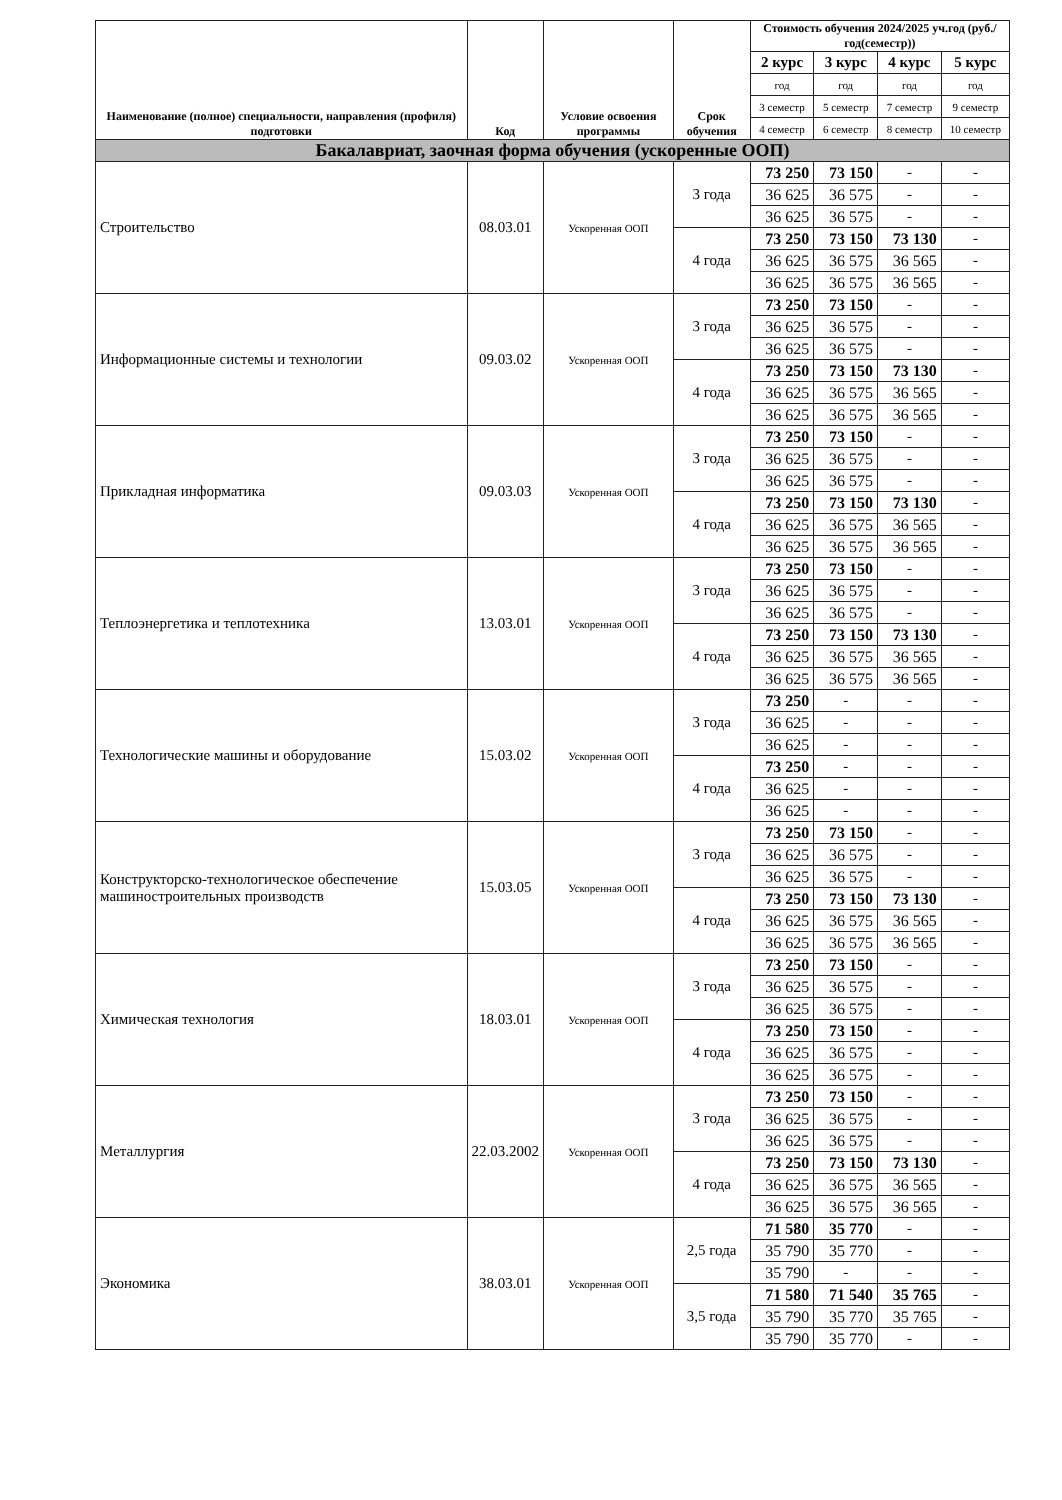| Наименование (полное) специальности, направления (профиля) подготовки | Код | Условие освоения программы | Срок обучения | Стоимость обучения 2024/2025 уч.год (руб./год(семестр)) | | | |
| --- | --- | --- | --- | --- | --- | --- | --- |
| | | | | 2 курс | 3 курс | 4 курс | 5 курс |
| | | | | год | год | год | год |
| | | | | 3 семестр | 5 семестр | 7 семестр | 9 семестр |
| | | | | 4 семестр | 6 семестр | 8 семестр | 10 семестр |
| Бакалавриат, заочная форма обучения (ускоренные ООП) | | | | | | | |
| Строительство | 08.03.01 | Ускоренная ООП | 3 года | 73 250 | 73 150 | - | - |
| | | | | 36 625 | 36 575 | - | - |
| | | | | 36 625 | 36 575 | - | - |
| | | | 4 года | 73 250 | 73 150 | 73 130 | - |
| | | | | 36 625 | 36 575 | 36 565 | - |
| | | | | 36 625 | 36 575 | 36 565 | - |
| Информационные системы и технологии | 09.03.02 | Ускоренная ООП | 3 года | 73 250 | 73 150 | - | - |
| | | | | 36 625 | 36 575 | - | - |
| | | | | 36 625 | 36 575 | - | - |
| | | | 4 года | 73 250 | 73 150 | 73 130 | - |
| | | | | 36 625 | 36 575 | 36 565 | - |
| | | | | 36 625 | 36 575 | 36 565 | - |
| Прикладная информатика | 09.03.03 | Ускоренная ООП | 3 года | 73 250 | 73 150 | - | - |
| | | | | 36 625 | 36 575 | - | - |
| | | | | 36 625 | 36 575 | - | - |
| | | | 4 года | 73 250 | 73 150 | 73 130 | - |
| | | | | 36 625 | 36 575 | 36 565 | - |
| | | | | 36 625 | 36 575 | 36 565 | - |
| Теплоэнергетика и теплотехника | 13.03.01 | Ускоренная ООП | 3 года | 73 250 | 73 150 | - | - |
| | | | | 36 625 | 36 575 | - | - |
| | | | | 36 625 | 36 575 | - | - |
| | | | 4 года | 73 250 | 73 150 | 73 130 | - |
| | | | | 36 625 | 36 575 | 36 565 | - |
| | | | | 36 625 | 36 575 | 36 565 | - |
| Технологические машины и оборудование | 15.03.02 | Ускоренная ООП | 3 года | 73 250 | - | - | - |
| | | | | 36 625 | - | - | - |
| | | | | 36 625 | - | - | - |
| | | | 4 года | 73 250 | - | - | - |
| | | | | 36 625 | - | - | - |
| | | | | 36 625 | - | - | - |
| Конструкторско-технологическое обеспечение машиностроительных производств | 15.03.05 | Ускоренная ООП | 3 года | 73 250 | 73 150 | - | - |
| | | | | 36 625 | 36 575 | - | - |
| | | | | 36 625 | 36 575 | - | - |
| | | | 4 года | 73 250 | 73 150 | 73 130 | - |
| | | | | 36 625 | 36 575 | 36 565 | - |
| | | | | 36 625 | 36 575 | 36 565 | - |
| Химическая технология | 18.03.01 | Ускоренная ООП | 3 года | 73 250 | 73 150 | - | - |
| | | | | 36 625 | 36 575 | - | - |
| | | | | 36 625 | 36 575 | - | - |
| | | | 4 года | 73 250 | 73 150 | - | - |
| | | | | 36 625 | 36 575 | - | - |
| | | | | 36 625 | 36 575 | - | - |
| Металлургия | 22.03.2002 | Ускоренная ООП | 3 года | 73 250 | 73 150 | - | - |
| | | | | 36 625 | 36 575 | - | - |
| | | | | 36 625 | 36 575 | - | - |
| | | | 4 года | 73 250 | 73 150 | 73 130 | - |
| | | | | 36 625 | 36 575 | 36 565 | - |
| | | | | 36 625 | 36 575 | 36 565 | - |
| Экономика | 38.03.01 | Ускоренная ООП | 2,5 года | 71 580 | 35 770 | - | - |
| | | | | 35 790 | 35 770 | - | - |
| | | | | 35 790 | - | - | - |
| | | | 3,5 года | 71 580 | 71 540 | 35 765 | - |
| | | | | 35 790 | 35 770 | 35 765 | - |
| | | | | 35 790 | 35 770 | - | - |